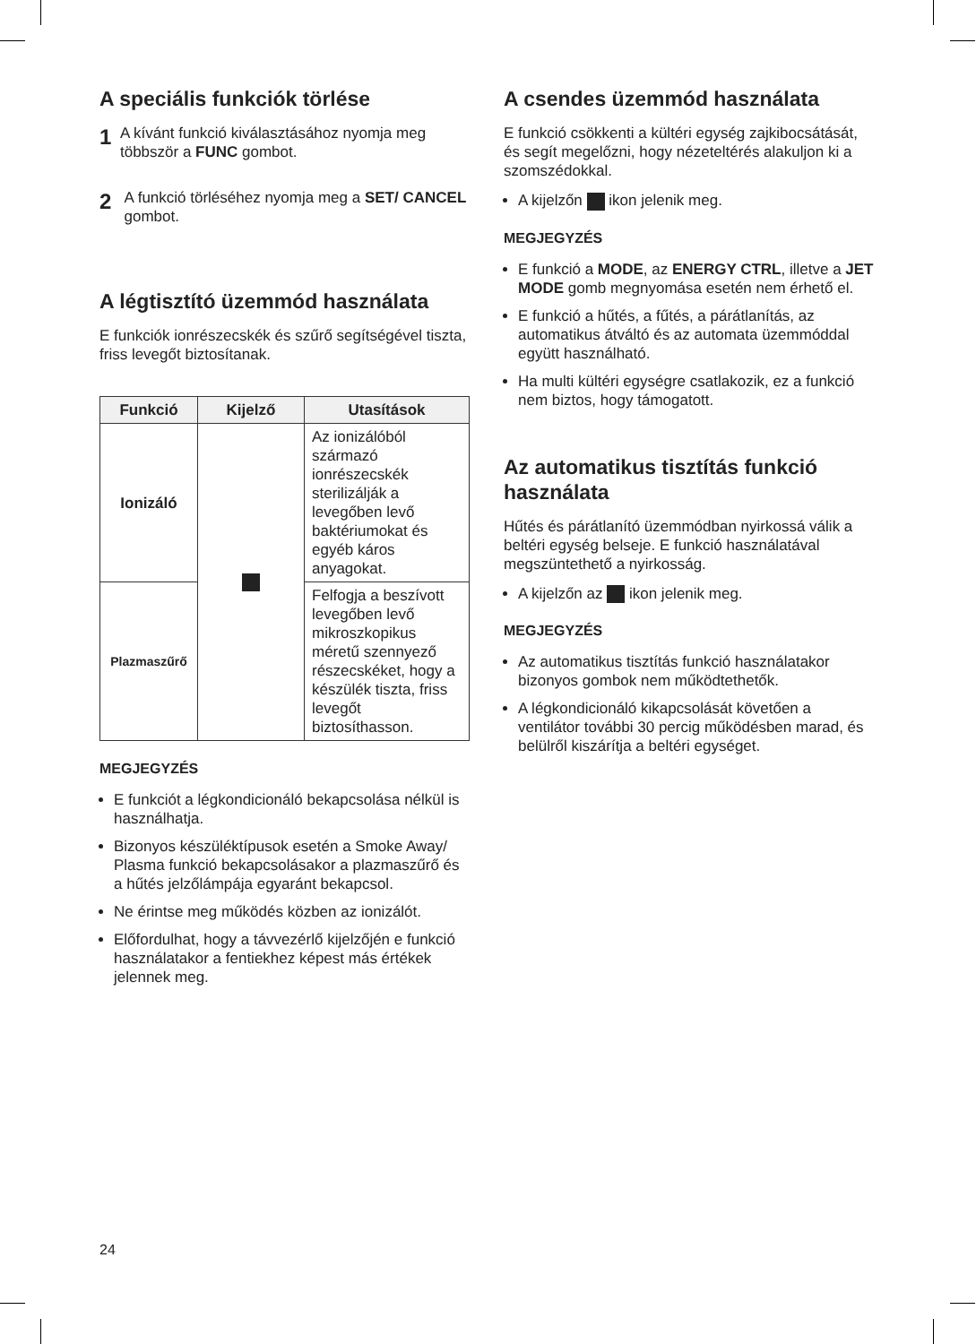A speciális funkciók törlése
1
A kívánt funkció kiválasztásához nyomja meg többször a FUNC gombot.
2
A funkció törléséhez nyomja meg a SET/ CANCEL gombot.
A légtisztító üzemmód használata
E funkciók ionrészecskék és szűrő segítségével tiszta, friss levegőt biztosítanak.
| Funkció | Kijelző | Utasítások |
| --- | --- | --- |
| Ionizáló | | Az ionizálóból származó ionrészecskék sterilizálják a levegőben levő baktériumokat és egyéb káros anyagokat. |
| Plazmaszűrő | | Felfogja a beszívott levegőben levő mikroszkopikus méretű szennyező részecskéket, hogy a készülék tiszta, friss levegőt biztosíthasson. |
MEGJEGYZÉS
E funkciót a légkondicionáló bekapcsolása nélkül is használhatja.
Bizonyos készüléktípusok esetén a Smoke Away/ Plasma funkció bekapcsolásakor a plazmaszűrő és a hűtés jelzőlámpája egyaránt bekapcsol.
Ne érintse meg működés közben az ionizálót.
Előfordulhat, hogy a távvezérlő kijelzőjén e funkció használatakor a fentiekhez képest más értékek jelennek meg.
A csendes üzemmód használata
E funkció csökkenti a kültéri egység zajkibocsátását, és segít megelőzni, hogy nézeteltérés alakuljon ki a szomszédokkal.
A kijelzőn ikon jelenik meg.
MEGJEGYZÉS
E funkció a MODE, az ENERGY CTRL, illetve a JET MODE gomb megnyomása esetén nem érhető el.
E funkció a hűtés, a fűtés, a párátlanítás, az automatikus átváltó és az automata üzemmóddal együtt használható.
Ha multi kültéri egységre csatlakozik, ez a funkció nem biztos, hogy támogatott.
Az automatikus tisztítás funkció használata
Hűtés és párátlanító üzemmódban nyirkossá válik a beltéri egység belseje. E funkció használatával megszüntethető a nyirkosság.
A kijelzőn az ikon jelenik meg.
MEGJEGYZÉS
Az automatikus tisztítás funkció használatakor bizonyos gombok nem működtethetők.
A légkondicionáló kikapcsolását követően a ventilátor további 30 percig működésben marad, és belülről kiszárítja a beltéri egységet.
24